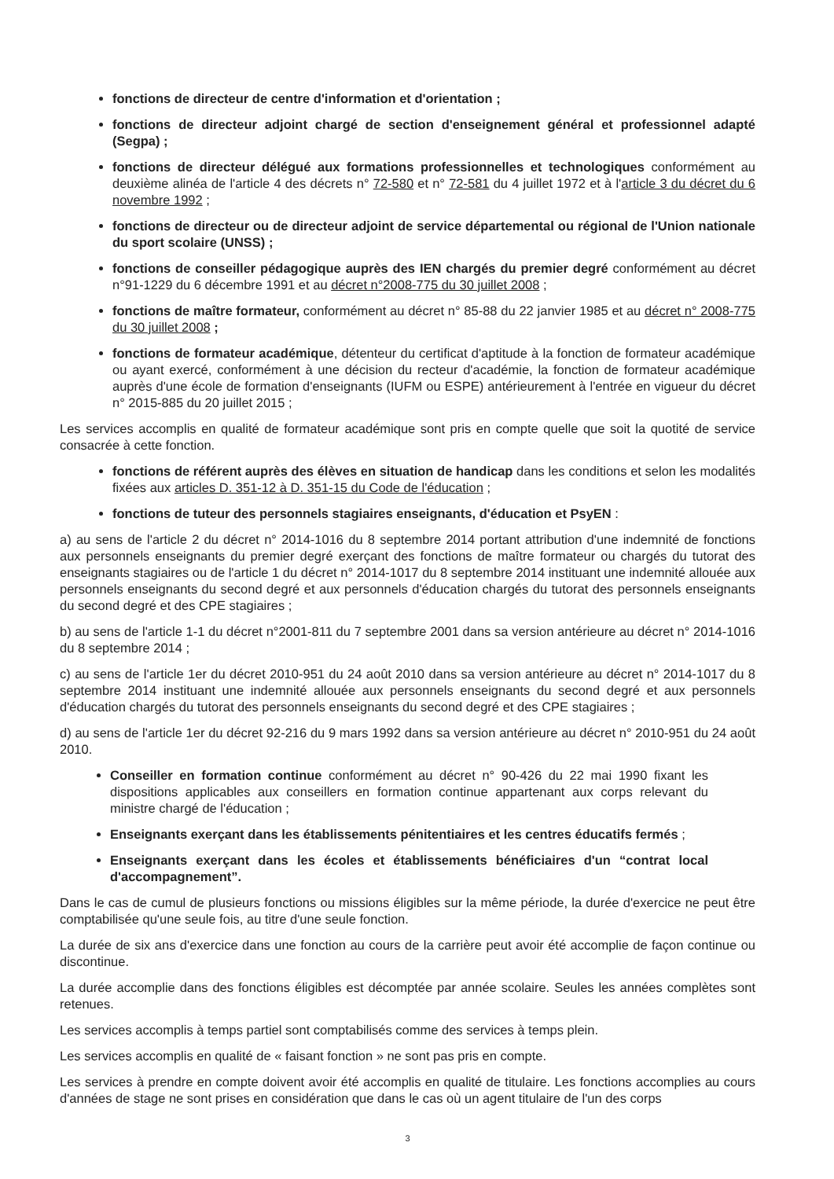fonctions de directeur de centre d'information et d'orientation ;
fonctions de directeur adjoint chargé de section d'enseignement général et professionnel adapté (Segpa) ;
fonctions de directeur délégué aux formations professionnelles et technologiques conformément au deuxième alinéa de l'article 4 des décrets n° 72-580 et n° 72-581 du 4 juillet 1972 et à l'article 3 du décret du 6 novembre 1992 ;
fonctions de directeur ou de directeur adjoint de service départemental ou régional de l'Union nationale du sport scolaire (UNSS) ;
fonctions de conseiller pédagogique auprès des IEN chargés du premier degré conformément au décret n°91-1229 du 6 décembre 1991 et au décret n°2008-775 du 30 juillet 2008 ;
fonctions de maître formateur, conformément au décret n° 85-88 du 22 janvier 1985 et au décret n° 2008-775 du 30 juillet 2008 ;
fonctions de formateur académique, détenteur du certificat d'aptitude à la fonction de formateur académique ou ayant exercé, conformément à une décision du recteur d'académie, la fonction de formateur académique auprès d'une école de formation d'enseignants (IUFM ou ESPE) antérieurement à l'entrée en vigueur du décret n° 2015-885 du 20 juillet 2015 ;
Les services accomplis en qualité de formateur académique sont pris en compte quelle que soit la quotité de service consacrée à cette fonction.
fonctions de référent auprès des élèves en situation de handicap dans les conditions et selon les modalités fixées aux articles D. 351-12 à D. 351-15 du Code de l'éducation ;
fonctions de tuteur des personnels stagiaires enseignants, d'éducation et PsyEN :
a) au sens de l'article 2 du décret n° 2014-1016 du 8 septembre 2014 portant attribution d'une indemnité de fonctions aux personnels enseignants du premier degré exerçant des fonctions de maître formateur ou chargés du tutorat des enseignants stagiaires ou de l'article 1 du décret n° 2014-1017 du 8 septembre 2014 instituant une indemnité allouée aux personnels enseignants du second degré et aux personnels d'éducation chargés du tutorat des personnels enseignants du second degré et des CPE stagiaires ;
b) au sens de l'article 1-1 du décret n°2001-811 du 7 septembre 2001 dans sa version antérieure au décret n° 2014-1016 du 8 septembre 2014 ;
c) au sens de l'article 1er du décret 2010-951 du 24 août 2010 dans sa version antérieure au décret n° 2014-1017 du 8 septembre 2014 instituant une indemnité allouée aux personnels enseignants du second degré et aux personnels d'éducation chargés du tutorat des personnels enseignants du second degré et des CPE stagiaires ;
d) au sens de l'article 1er du décret 92-216 du 9 mars 1992 dans sa version antérieure au décret n° 2010-951 du 24 août 2010.
Conseiller en formation continue conformément au décret n° 90-426 du 22 mai 1990 fixant les dispositions applicables aux conseillers en formation continue appartenant aux corps relevant du ministre chargé de l'éducation ;
Enseignants exerçant dans les établissements pénitentiaires et les centres éducatifs fermés ;
Enseignants exerçant dans les écoles et établissements bénéficiaires d'un “contrat local d'accompagnement”.
Dans le cas de cumul de plusieurs fonctions ou missions éligibles sur la même période, la durée d'exercice ne peut être comptabilisée qu'une seule fois, au titre d'une seule fonction.
La durée de six ans d'exercice dans une fonction au cours de la carrière peut avoir été accomplie de façon continue ou discontinue.
La durée accomplie dans des fonctions éligibles est décomptée par année scolaire. Seules les années complètes sont retenues.
Les services accomplis à temps partiel sont comptabilisés comme des services à temps plein.
Les services accomplis en qualité de « faisant fonction » ne sont pas pris en compte.
Les services à prendre en compte doivent avoir été accomplis en qualité de titulaire. Les fonctions accomplies au cours d'années de stage ne sont prises en considération que dans le cas où un agent titulaire de l'un des corps
3